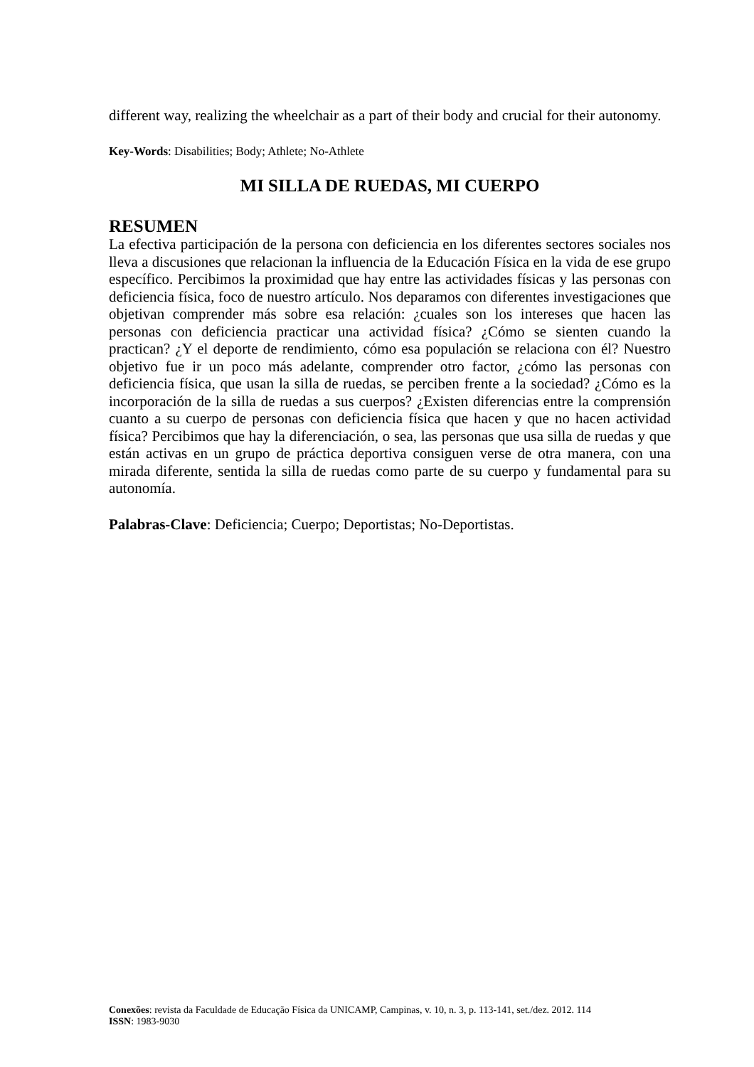different way, realizing the wheelchair as a part of their body and crucial for their autonomy.
Key-Words: Disabilities; Body; Athlete; No-Athlete
MI SILLA DE RUEDAS, MI CUERPO
RESUMEN
La efectiva participación de la persona con deficiencia en los diferentes sectores sociales nos lleva a discusiones que relacionan la influencia de la Educación Física en la vida de ese grupo específico. Percibimos la proximidad que hay entre las actividades físicas y las personas con deficiencia física, foco de nuestro artículo. Nos deparamos con diferentes investigaciones que objetivan comprender más sobre esa relación: ¿cuales son los intereses que hacen las personas con deficiencia practicar una actividad física? ¿Cómo se sienten cuando la practican? ¿Y el deporte de rendimiento, cómo esa populación se relaciona con él? Nuestro objetivo fue ir un poco más adelante, comprender otro factor, ¿cómo las personas con deficiencia física, que usan la silla de ruedas, se perciben frente a la sociedad? ¿Cómo es la incorporación de la silla de ruedas a sus cuerpos? ¿Existen diferencias entre la comprensión cuanto a su cuerpo de personas con deficiencia física que hacen y que no hacen actividad física? Percibimos que hay la diferenciación, o sea, las personas que usa silla de ruedas y que están activas en un grupo de práctica deportiva consiguen verse de otra manera, con una mirada diferente, sentida la silla de ruedas como parte de su cuerpo y fundamental para su autonomía.
Palabras-Clave: Deficiencia; Cuerpo; Deportistas; No-Deportistas.
Conexões: revista da Faculdade de Educação Física da UNICAMP, Campinas, v. 10, n. 3, p. 113-141, set./dez. 2012. 114
ISSN: 1983-9030